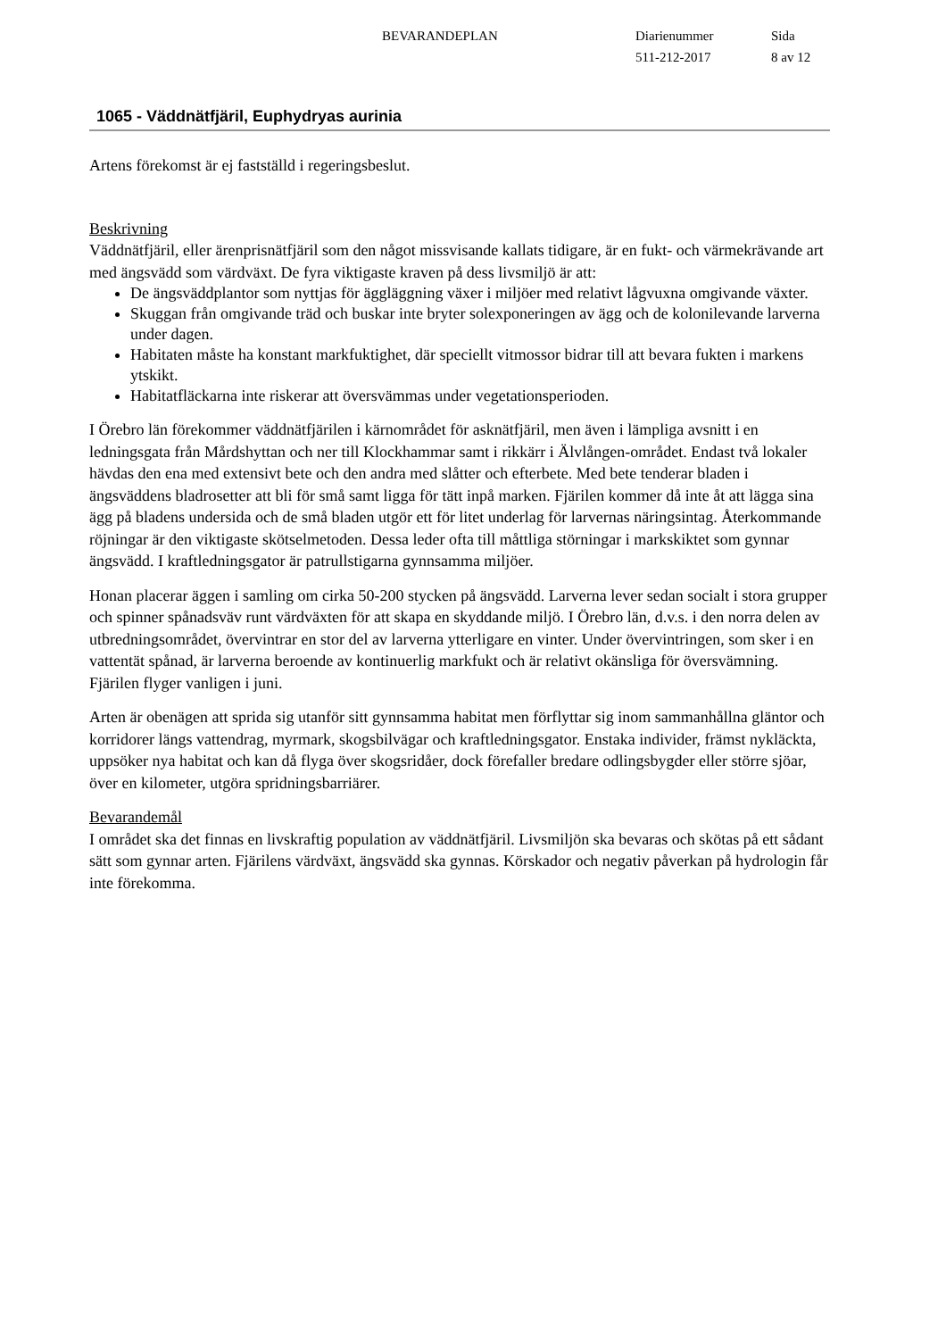BEVARANDEPLAN Diarienummer
511-212-2017
Sida
8 av 12
1065 - Väddnätfjäril, Euphydryas aurinia
Artens förekomst är ej fastställd i regeringsbeslut.
Beskrivning
Väddnätfjäril, eller ärenprisnätfjäril som den något missvisande kallats tidigare, är en fukt- och värmekrävande art med ängsvädd som värdväxt. De fyra viktigaste kraven på dess livsmiljö är att:
De ängsväddplantor som nyttjas för äggläggning växer i miljöer med relativt lågvuxna omgivande växter.
Skuggan från omgivande träd och buskar inte bryter solexponeringen av ägg och de kolonilevande larverna under dagen.
Habitaten måste ha konstant markfuktighet, där speciellt vitmossor bidrar till att bevara fukten i markens ytskikt.
Habitatfläckarna inte riskerar att översvämmas under vegetationsperioden.
I Örebro län förekommer väddnätfjärilen i kärnområdet för asknätfjäril, men även i lämpliga avsnitt i en ledningsgata från Mårdshyttan och ner till Klockhammar samt i rikkärr i Älvlången-området. Endast två lokaler hävdas den ena med extensivt bete och den andra med slåtter och efterbete. Med bete tenderar bladen i ängsväddens bladrosetter att bli för små samt ligga för tätt inpå marken. Fjärilen kommer då inte åt att lägga sina ägg på bladens undersida och de små bladen utgör ett för litet underlag för larvernas näringsintag. Återkommande röjningar är den viktigaste skötselmetoden. Dessa leder ofta till måttliga störningar i markskiktet som gynnar ängsvädd. I kraftledningsgator är patrullstigarna gynnsamma miljöer.
Honan placerar äggen i samling om cirka 50-200 stycken på ängsvädd. Larverna lever sedan socialt i stora grupper och spinner spånadsväv runt värdväxten för att skapa en skyddande miljö. I Örebro län, d.v.s. i den norra delen av utbredningsområdet, övervintrar en stor del av larverna ytterligare en vinter. Under övervintringen, som sker i en vattentät spånad, är larverna beroende av kontinuerlig markfukt och är relativt okänsliga för översvämning. Fjärilen flyger vanligen i juni.
Arten är obenägen att sprida sig utanför sitt gynnsamma habitat men förflyttar sig inom sammanhållna gläntor och korridorer längs vattendrag, myrmark, skogsbilvägar och kraftledningsgator. Enstaka individer, främst nykläckta, uppsöker nya habitat och kan då flyga över skogsridåer, dock förefaller bredare odlingsbygder eller större sjöar, över en kilometer, utgöra spridningsbarriärer.
Bevarandemål
I området ska det finnas en livskraftig population av väddnätfjäril. Livsmiljön ska bevaras och skötas på ett sådant sätt som gynnar arten. Fjärilens värdväxt, ängsvädd ska gynnas. Körskador och negativ påverkan på hydrologin får inte förekomma.